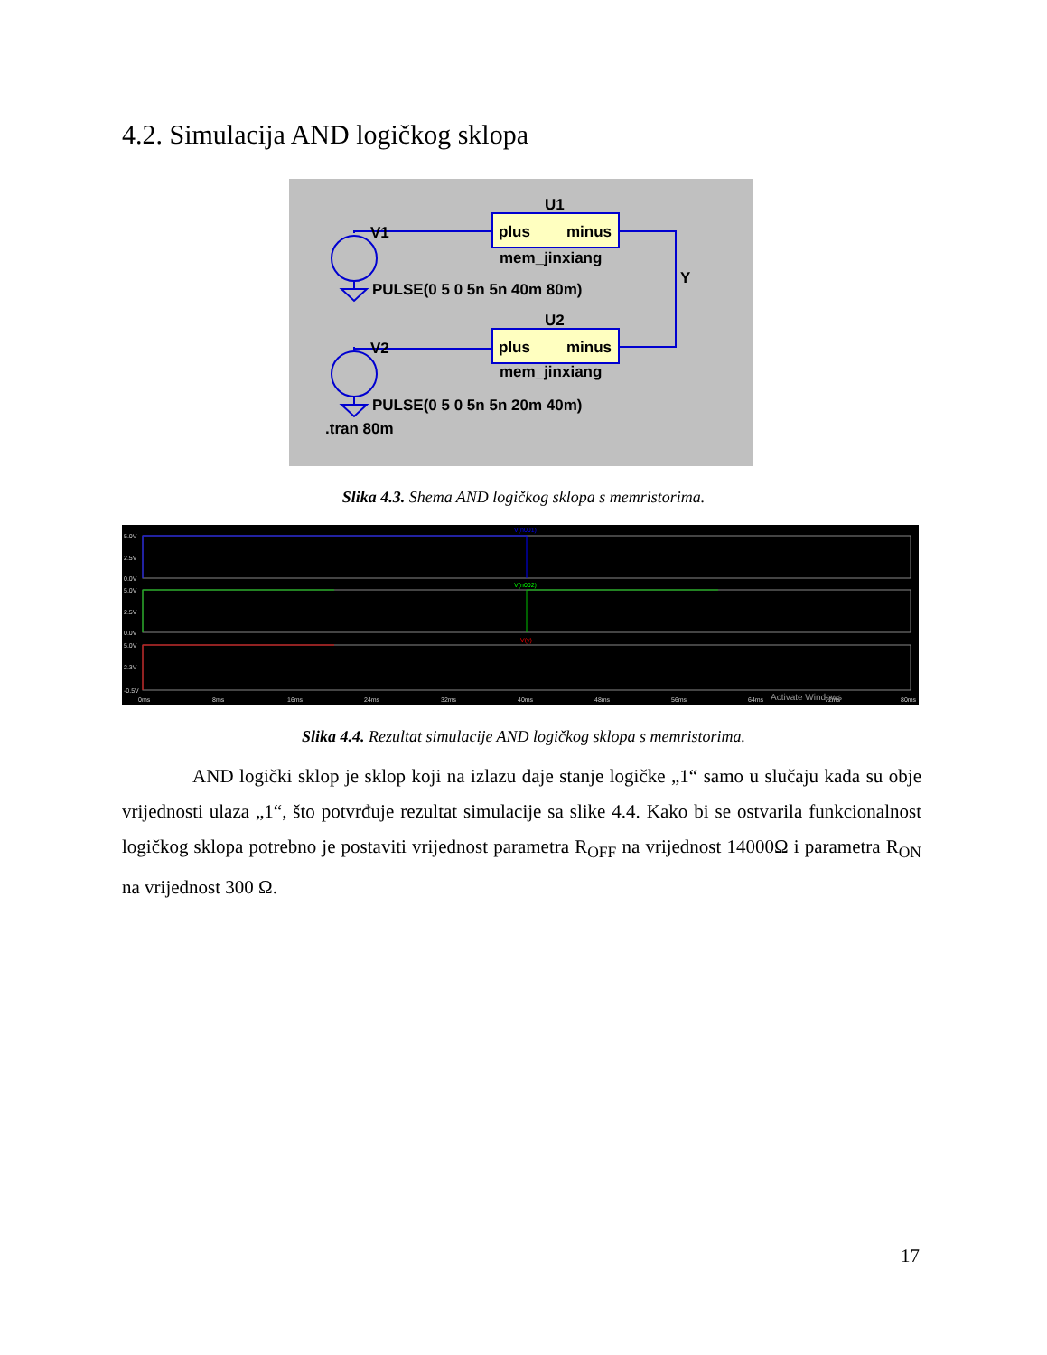4.2. Simulacija AND logičkog sklopa
U1
V1
plus
minus
mem_jinxiang
PULSE(0 5 0 5n 5n 40m 80m)
Y
U2
V2
plus
minus
mem_jinxiang
PULSE(0 5 0 5n 5n 20m 40m)
.tran 80m
Slika 4.3. Shema AND logičkog sklopa s memristorima.
5.0V
2.5V
0.0V
5.0V
2.5V
0.0V
5.0V
2.3V
-0.5V
0ms
8ms
16ms
24ms
32ms
40ms
48ms
56ms
64ms
72ms
80ms
V(n001)
V(n002)
V(y)
Activate Windows
Slika 4.4. Rezultat simulacije AND logičkog sklopa s memristorima.
AND logički sklop je sklop koji na izlazu daje stanje logičke „1“ samo u slučaju kada su obje vrijednosti ulaza „1“, što potvrđuje rezultat simulacije sa slike 4.4. Kako bi se ostvarila funkcionalnost logičkog sklopa potrebno je postaviti vrijednost parametra R<sub>OFF</sub> na vrijednost 14000Ω i parametra R<sub>ON</sub> na vrijednost 300 Ω.
17